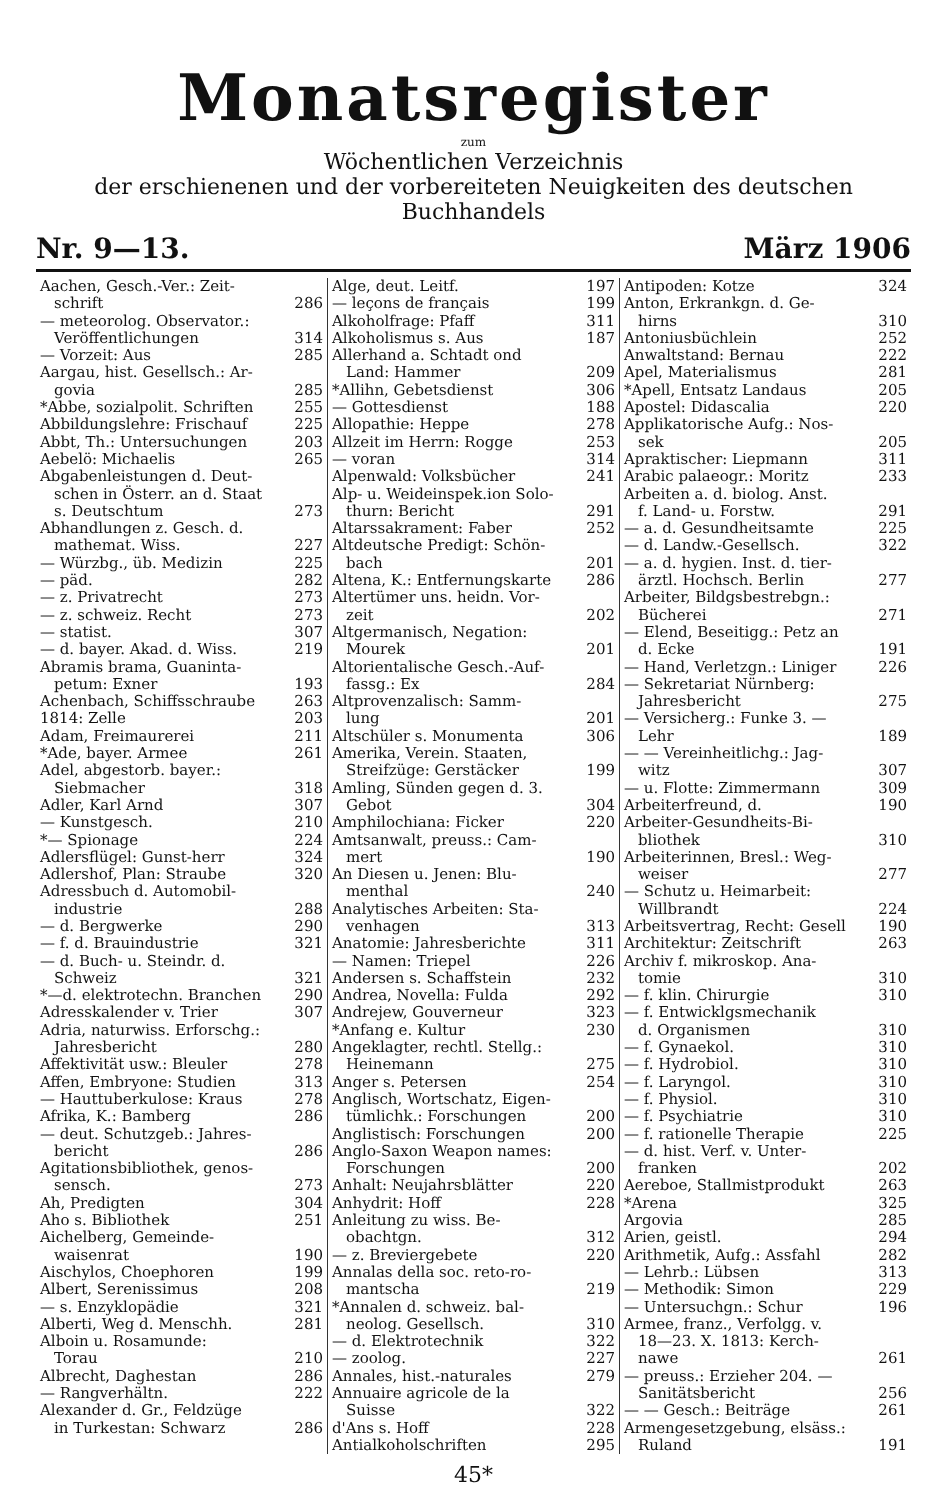Monatsregister
zum
Wöchentlichen Verzeichnis
der erschienenen und der vorbereiteten Neuigkeiten des deutschen Buchhandels
Nr. 9—13. März 1906
Aachen, Gesch.-Ver.: Zeit-
schrift 286
— meteorolog. Observator.:
Veröffentlichungen 314
— Vorzeit: Aus 285
Aargau, hist. Gesellsch.: Ar-
govia 285
*Abbe, sozialpolit. Schriften 255
Abbildungslehre: Frischauf 225
Abbt, Th.: Untersuchungen 203
Aebelö: Michaelis 265
Abgabenleistungen d. Deut-
schen in Österr. an d. Staat
s. Deutschtum 273
Abhandlungen z. Gesch. d.
mathemat. Wiss. 227
— Würzbg., üb. Medizin 225
— päd. 282
— z. Privatrecht 273
— z. schweiz. Recht 273
— statist. 307
— d. bayer. Akad. d. Wiss. 219
Abramis brama, Guaninta-
petum: Exner 193
Achenbach, Schiffsschraube 263
1814: Zelle 203
Adam, Freimaurerei 211
*Ade, bayer. Armee 261
Adel, abgestorb. bayer.:
Siebmacher 318
Adler, Karl Arnd 307
— Kunstgesch. 210
*— Spionage 224
Adlersflügel: Gunst-herr 324
Adlershof, Plan: Straube 320
Adressbuch d. Automobil-
industrie 288
— d. Bergwerke 290
— f. d. Brauindustrie 321
— d. Buch- u. Steindr. d.
Schweiz 321
*—d. elektrotechn. Branchen 290
Adresskalender v. Trier 307
Adria, naturwiss. Erforschg.:
Jahresbericht 280
Affektivität usw.: Bleuler 278
Affen, Embryone: Studien 313
— Hauttuberkulose: Kraus 278
Afrika, K.: Bamberg 286
— deut. Schutzgeb.: Jahres-
bericht 286
Agitationsbibliothek, genos-
sensch. 273
Ah, Predigten 304
Aho s. Bibliothek 251
Aichelberg, Gemeinde-
waisenrat 190
Aischylos, Choephoren 199
Albert, Serenissimus 208
— s. Enzyklopädie 321
Alberti, Weg d. Menschh. 281
Alboin u. Rosamunde:
Torau 210
Albrecht, Daghestan 286
— Rangverhältn. 222
Alexander d. Gr., Feldzüge
in Turkestan: Schwarz 286
Alge, deut. Leitf. 197
— leçons de français 199
Alkoholfrage: Pfaff 311
Alkoholismus s. Aus 187
Allerhand a. Schtadt ond
Land: Hammer 209
*Allihn, Gebetsdienst 306
— Gottesdienst 188
Allopathie: Heppe 278
Allzeit im Herrn: Rogge 253
— voran 314
Alpenwald: Volksbücher 241
Alp- u. Weideinspek.ion Solo-
thurn: Bericht 291
Altarssakrament: Faber 252
Altdeutsche Predigt: Schön-
bach 201
Altena, K.: Entfernungskarte 286
Altertümer uns. heidn. Vor-
zeit 202
Altgermanisch, Negation:
Mourek 201
Altorientalische Gesch.-Auf-
fassg.: Ex 284
Altprovenzalisch: Samm-
lung 201
Altschüler s. Monumenta 306
Amerika, Verein. Staaten,
Streifzüge: Gerstäcker 199
Amling, Sünden gegen d. 3.
Gebot 304
Amphilochiana: Ficker 220
Amtsanwalt, preuss.: Cam-
mert 190
An Diesen u. Jenen: Blu-
menthal 240
Analytisches Arbeiten: Sta-
venhagen 313
Anatomie: Jahresberichte 311
— Namen: Triepel 226
Andersen s. Schaffstein 232
Andrea, Novella: Fulda 292
Andrejew, Gouverneur 323
*Anfang e. Kultur 230
Angeklagter, rechtl. Stellg.:
Heinemann 275
Anger s. Petersen 254
Anglisch, Wortschatz, Eigen-
tümlichk.: Forschungen 200
Anglistisch: Forschungen 200
Anglo-Saxon Weapon names:
Forschungen 200
Anhalt: Neujahrsblätter 220
Anhydrit: Hoff 228
Anleitung zu wiss. Be-
obachtgn. 312
— z. Breviergebete 220
Annalas della soc. reto-ro-
mantscha 219
*Annalen d. schweiz. bal-
neolog. Gesellsch. 310
— d. Elektrotechnik 322
— zoolog. 227
Annales, hist.-naturales 279
Annuaire agricole de la
Suisse 322
d'Ans s. Hoff 228
Antialkoholschriften 295
Antipoden: Kotze 324
Anton, Erkrankgn. d. Ge-
hirns 310
Antoniusbüchlein 252
Anwaltstand: Bernau 222
Apel, Materialismus 281
*Apell, Entsatz Landaus 205
Apostel: Didascalia 220
Applikatorische Aufg.: Nos-
sek 205
Apraktischer: Liepmann 311
Arabic palaeogr.: Moritz 233
Arbeiten a. d. biolog. Anst.
f. Land- u. Forstw. 291
— a. d. Gesundheitsamte 225
— d. Landw.-Gesellsch. 322
— a. d. hygien. Inst. d. tier-
ärztl. Hochsch. Berlin 277
Arbeiter, Bildgsbestrebgn.:
Bücherei 271
— Elend, Beseitigg.: Petz an
d. Ecke 191
— Hand, Verletzgn.: Liniger 226
— Sekretariat Nürnberg:
Jahresbericht 275
— Versicherg.: Funke 3. —
Lehr 189
— — Vereinheitlichg.: Jag-
witz 307
— u. Flotte: Zimmermann 309
Arbeiterfreund, d. 190
Arbeiter-Gesundheits-Bi-
bliothek 310
Arbeiterinnen, Bresl.: Weg-
weiser 277
— Schutz u. Heimarbeit:
Willbrandt 224
Arbeitsvertrag, Recht: Gesell 190
Architektur: Zeitschrift 263
Archiv f. mikroskop. Ana-
tomie 310
— f. klin. Chirurgie 310
— f. Entwicklgsmechanik
d. Organismen 310
— f. Gynaekol. 310
— f. Hydrobiol. 310
— f. Laryngol. 310
— f. Physiol. 310
— f. Psychiatrie 310
— f. rationelle Therapie 225
— d. hist. Verf. v. Unter-
franken 202
Aereboe, Stallmistprodukt 263
*Arena 325
Argovia 285
Arien, geistl. 294
Arithmetik, Aufg.: Assfahl 282
— Lehrb.: Lübsen 313
— Methodik: Simon 229
— Untersuchgn.: Schur 196
Armee, franz., Verfolgg. v.
18—23. X. 1813: Kerch-
nawe 261
— preuss.: Erzieher 204. —
Sanitätsbericht 256
— — Gesch.: Beiträge 261
Armengesetzgebung, elsäss.:
Ruland 191
45*